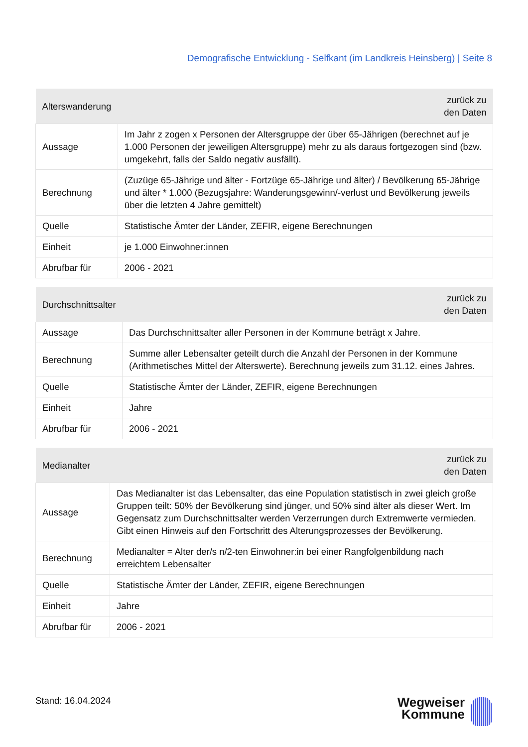Demografische Entwicklung - Selfkant (im Landkreis Heinsberg) | Seite 8
| Alterswanderung | zurück zu den Daten |
| --- | --- |
| Aussage | Im Jahr z zogen x Personen der Altersgruppe der über 65-Jährigen (berechnet auf je 1.000 Personen der jeweiligen Altersgruppe) mehr zu als daraus fortgezogen sind (bzw. umgekehrt, falls der Saldo negativ ausfällt). |
| Berechnung | (Zuzüge 65-Jährige und älter - Fortzüge 65-Jährige und älter) / Bevölkerung 65-Jährige und älter * 1.000 (Bezugsjahre: Wanderungsgewinn/-verlust und Bevölkerung jeweils über die letzten 4 Jahre gemittelt) |
| Quelle | Statistische Ämter der Länder, ZEFIR, eigene Berechnungen |
| Einheit | je 1.000 Einwohner:innen |
| Abrufbar für | 2006 - 2021 |
| Durchschnittsalter | zurück zu den Daten |
| --- | --- |
| Aussage | Das Durchschnittsalter aller Personen in der Kommune beträgt x Jahre. |
| Berechnung | Summe aller Lebensalter geteilt durch die Anzahl der Personen in der Kommune (Arithmetisches Mittel der Alterswerte). Berechnung jeweils zum 31.12. eines Jahres. |
| Quelle | Statistische Ämter der Länder, ZEFIR, eigene Berechnungen |
| Einheit | Jahre |
| Abrufbar für | 2006 - 2021 |
| Medianalter | zurück zu den Daten |
| --- | --- |
| Aussage | Das Medianalter ist das Lebensalter, das eine Population statistisch in zwei gleich große Gruppen teilt: 50% der Bevölkerung sind jünger, und 50% sind älter als dieser Wert. Im Gegensatz zum Durchschnittsalter werden Verzerrungen durch Extremwerte vermieden. Gibt einen Hinweis auf den Fortschritt des Alterungsprozesses der Bevölkerung. |
| Berechnung | Medianalter = Alter der/s n/2-ten Einwohner:in bei einer Rangfolgenbildung nach erreichtem Lebensalter |
| Quelle | Statistische Ämter der Länder, ZEFIR, eigene Berechnungen |
| Einheit | Jahre |
| Abrufbar für | 2006 - 2021 |
Stand: 16.04.2024
Wegweiser
Kommune